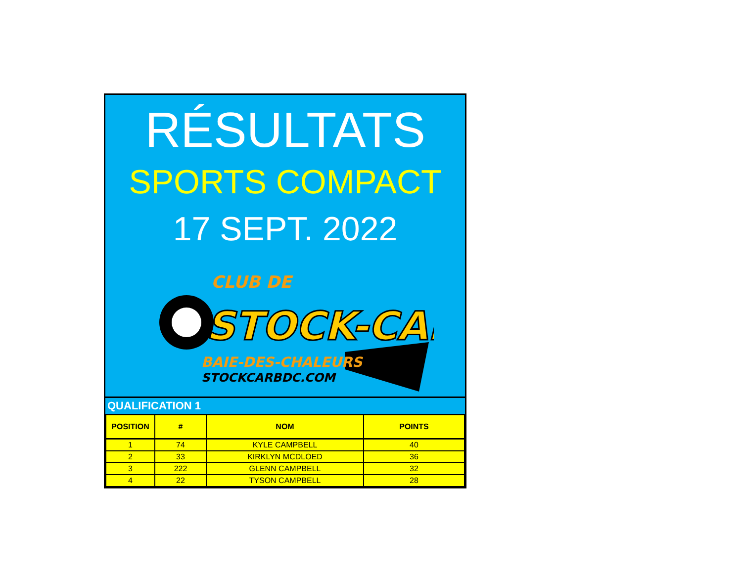RÉSULTATS
SPORTS COMPACT
17 SEPT. 2022
CLUB DE
STOCK-CAR
BAIE-DES-CHALEURS
STOCKCARBDC.COM
QUALIFICATION 1
| POSITION | # | NOM | POINTS |
| --- | --- | --- | --- |
| 1 | 74 | KYLE CAMPBELL | 40 |
| 2 | 33 | KIRKLYN MCDLOED | 36 |
| 3 | 222 | GLENN CAMPBELL | 32 |
| 4 | 22 | TYSON CAMPBELL | 28 |